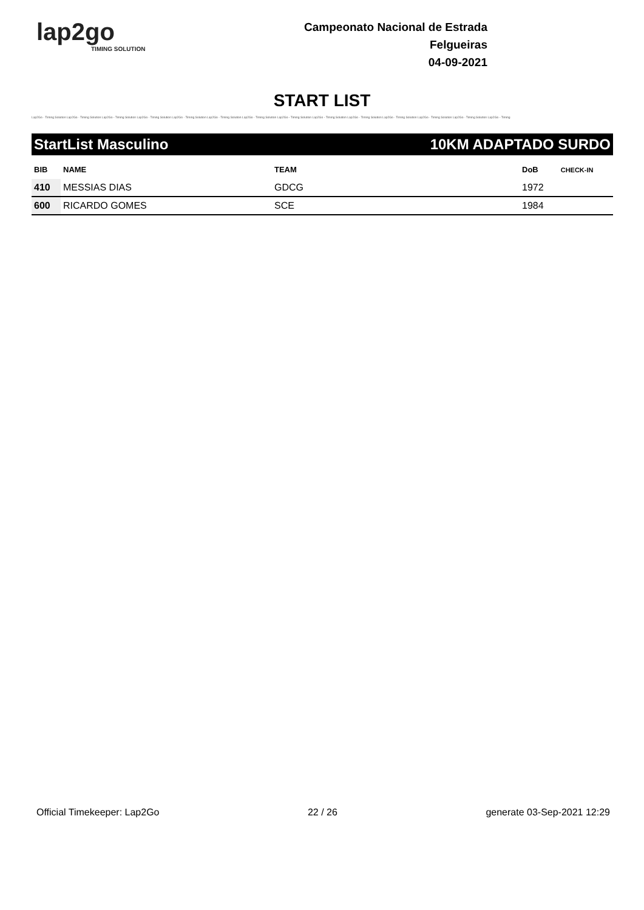lap2go
TIMING SOLUTION
Campeonato Nacional de Estrada
Felgueiras
04-09-2021
START LIST
Lap2Go - Timing Solution Lap2Go - Timing Solution Lap2Go - Timing Solution Lap2Go - Timing Solution Lap2Go - Timing Solution Lap2Go - Timing Solution Lap2Go - Timing Solution Lap2Go - Timing Solution Lap2Go - Timing Solution Lap2Go - Timing Solution Lap2Go - Timing Solution Lap2Go - Timing Solution Lap2Go - Timing Solution Lap2Go - Timing
StartList Masculino 10KM ADAPTADO SURDO
| BIB | NAME | TEAM | DoB | CHECK-IN |
| --- | --- | --- | --- | --- |
| 410 | MESSIAS DIAS | GDCG | 1972 | |
| 600 | RICARDO GOMES | SCE | 1984 | |
Official Timekeeper: Lap2Go 22 / 26 generate 03-Sep-2021 12:29